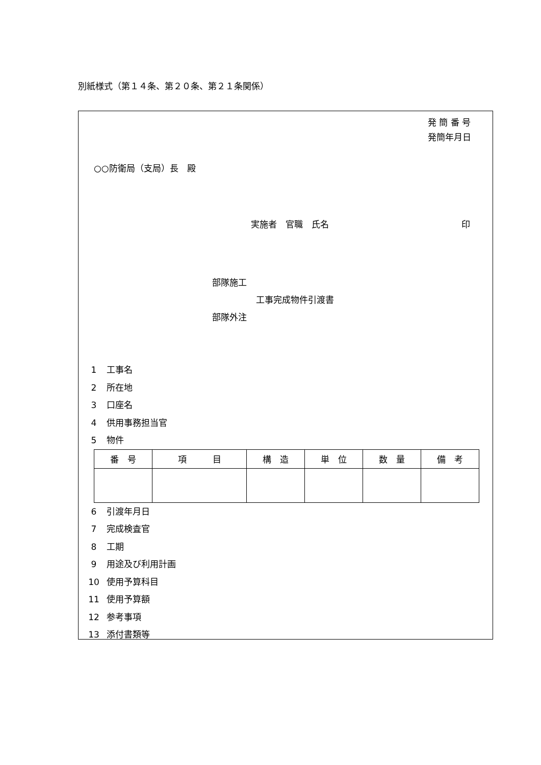別紙様式（第１４条、第２０条、第２１条関係）
発 簡 番 号
発簡年月日
○○防衛局（支局）長　殿
実施者　官職　氏名 印
部隊施工
工事完成物件引渡書
部隊外注
1 工事名
2 所在地
3 口座名
4 供用事務担当官
5 物件
| 番 号 | 項 目 | 構 造 | 単 位 | 数 量 | 備 考 |
| --- | --- | --- | --- | --- | --- |
6 引渡年月日
7 完成検査官
8 工期
9 用途及び利用計画
10 使用予算科目
11 使用予算額
12 参考事項
13 添付書類等